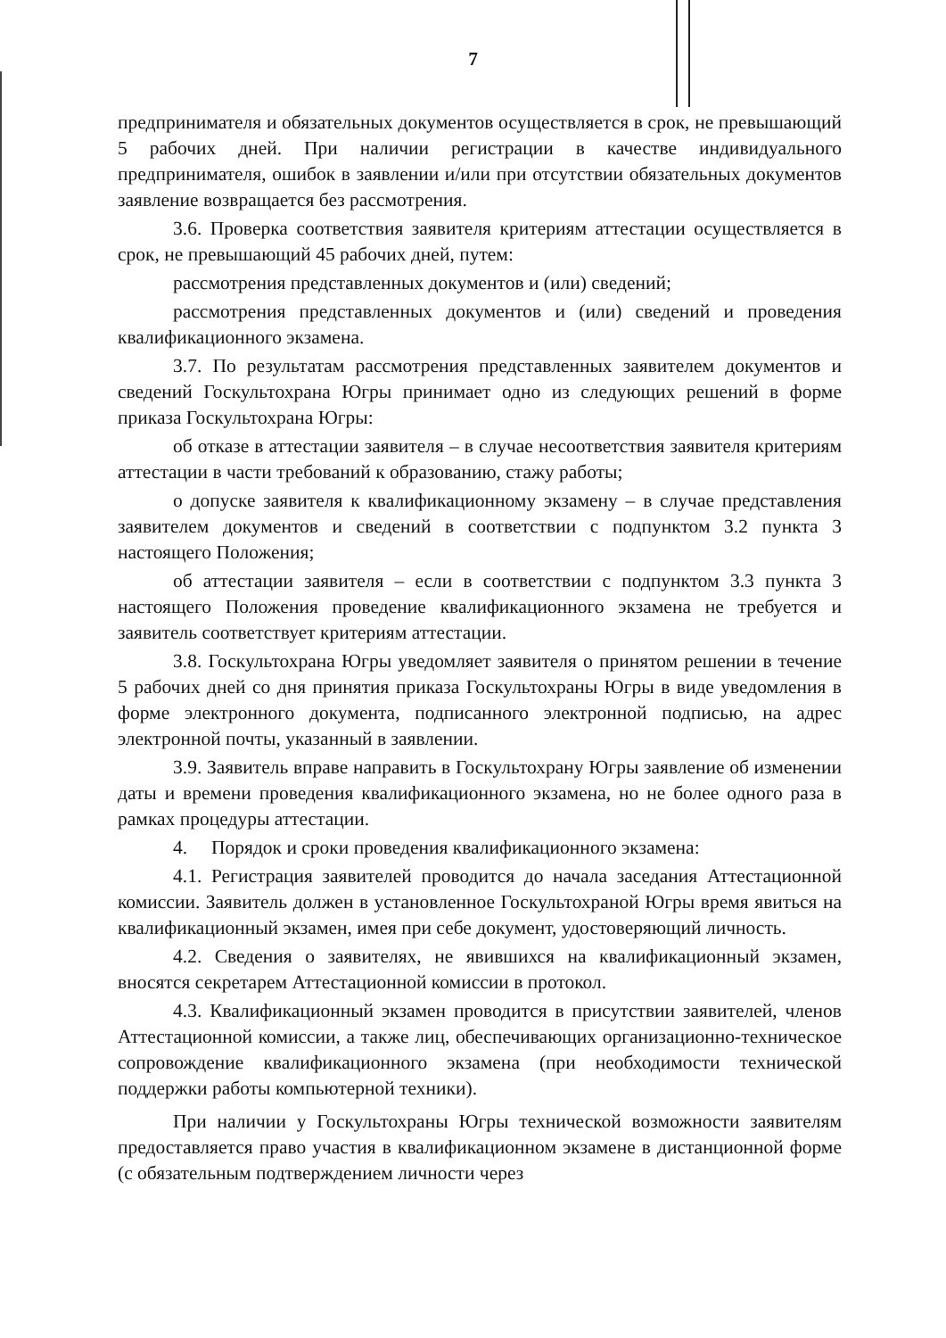7
предпринимателя и обязательных документов осуществляется в срок, не превышающий 5 рабочих дней. При наличии регистрации в качестве индивидуального предпринимателя, ошибок в заявлении и/или при отсутствии обязательных документов заявление возвращается без рассмотрения.
3.6. Проверка соответствия заявителя критериям аттестации осуществляется в срок, не превышающий 45 рабочих дней, путем:
рассмотрения представленных документов и (или) сведений;
рассмотрения представленных документов и (или) сведений и проведения квалификационного экзамена.
3.7. По результатам рассмотрения представленных заявителем документов и сведений Госкультохрана Югры принимает одно из следующих решений в форме приказа Госкультохрана Югры:
об отказе в аттестации заявителя – в случае несоответствия заявителя критериям аттестации в части требований к образованию, стажу работы;
о допуске заявителя к квалификационному экзамену – в случае представления заявителем документов и сведений в соответствии с подпунктом 3.2 пункта 3 настоящего Положения;
об аттестации заявителя – если в соответствии с подпунктом 3.3 пункта 3 настоящего Положения проведение квалификационного экзамена не требуется и заявитель соответствует критериям аттестации.
3.8. Госкультохрана Югры уведомляет заявителя о принятом решении в течение 5 рабочих дней со дня принятия приказа Госкультохраны Югры в виде уведомления в форме электронного документа, подписанного электронной подписью, на адрес электронной почты, указанный в заявлении.
3.9. Заявитель вправе направить в Госкультохрану Югры заявление об изменении даты и времени проведения квалификационного экзамена, но не более одного раза в рамках процедуры аттестации.
4. Порядок и сроки проведения квалификационного экзамена:
4.1. Регистрация заявителей проводится до начала заседания Аттестационной комиссии. Заявитель должен в установленное Госкультохраной Югры время явиться на квалификационный экзамен, имея при себе документ, удостоверяющий личность.
4.2. Сведения о заявителях, не явившихся на квалификационный экзамен, вносятся секретарем Аттестационной комиссии в протокол.
4.3. Квалификационный экзамен проводится в присутствии заявителей, членов Аттестационной комиссии, а также лиц, обеспечивающих организационно-техническое сопровождение квалификационного экзамена (при необходимости технической поддержки работы компьютерной техники).
При наличии у Госкультохраны Югры технической возможности заявителям предоставляется право участия в квалификационном экзамене в дистанционной форме (с обязательным подтверждением личности через